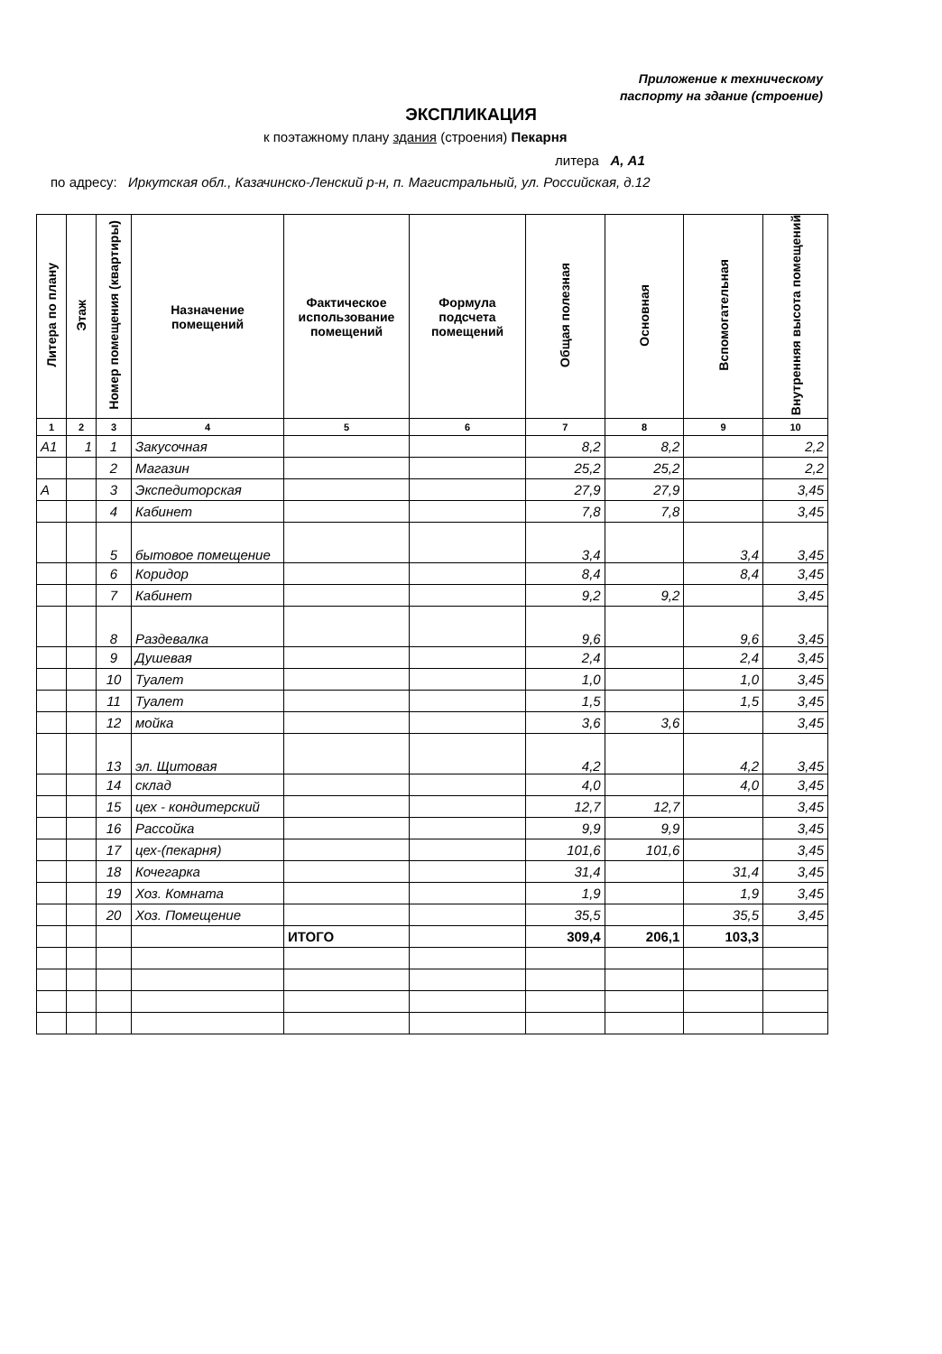Приложение к техническому
паспорту на здание (строение)
ЭКСПЛИКАЦИЯ
к поэтажному плану здания (строения) Пекарня
литера А, А1
по адресу: Иркутская обл., Казачинско-Ленский р-н, п. Магистральный, ул. Российская, д.12
| Литера по плану | Этаж | Номер помещения (квартиры) | Назначение помещений | Фактическое использование помещений | Формула подсчета помещений | Общая полезная | Основная | Вспомогательная | Внутренняя высота помещений |
| --- | --- | --- | --- | --- | --- | --- | --- | --- | --- |
| 1 | 2 | 3 | 4 | 5 | 6 | 7 | 8 | 9 | 10 |
| А1 | 1 | 1 | Закусочная | | | 8,2 | 8,2 | | 2,2 |
| | | 2 | Магазин | | | 25,2 | 25,2 | | 2,2 |
| А | | 3 | Экспедиторская | | | 27,9 | 27,9 | | 3,45 |
| | | 4 | Кабинет | | | 7,8 | 7,8 | | 3,45 |
| | | 5 | бытовое помещение | | | 3,4 | | 3,4 | 3,45 |
| | | 6 | Коридор | | | 8,4 | | 8,4 | 3,45 |
| | | 7 | Кабинет | | | 9,2 | 9,2 | | 3,45 |
| | | 8 | Раздевалка | | | 9,6 | | 9,6 | 3,45 |
| | | 9 | Душевая | | | 2,4 | | 2,4 | 3,45 |
| | | 10 | Туалет | | | 1,0 | | 1,0 | 3,45 |
| | | 11 | Туалет | | | 1,5 | | 1,5 | 3,45 |
| | | 12 | мойка | | | 3,6 | 3,6 | | 3,45 |
| | | 13 | эл. Щитовая | | | 4,2 | | 4,2 | 3,45 |
| | | 14 | склад | | | 4,0 | | 4,0 | 3,45 |
| | | 15 | цех - кондитерский | | | 12,7 | 12,7 | | 3,45 |
| | | 16 | Рассойка | | | 9,9 | 9,9 | | 3,45 |
| | | 17 | цех-(пекарня) | | | 101,6 | 101,6 | | 3,45 |
| | | 18 | Кочегарка | | | 31,4 | | 31,4 | 3,45 |
| | | 19 | Хоз. Комната | | | 1,9 | | 1,9 | 3,45 |
| | | 20 | Хоз. Помещение | | | 35,5 | | 35,5 | 3,45 |
| | | | | ИТОГО | | 309,4 | 206,1 | 103,3 | |